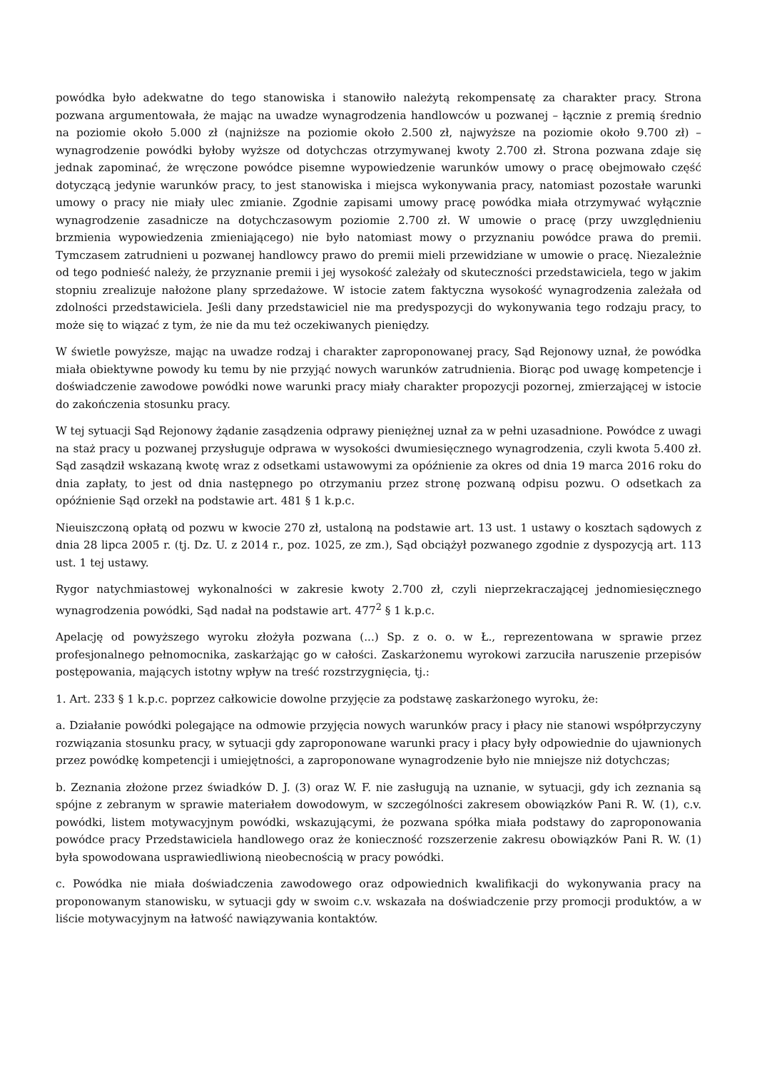powódka było adekwatne do tego stanowiska i stanowiło należytą rekompensatę za charakter pracy. Strona pozwana argumentowała, że mając na uwadze wynagrodzenia handlowców u pozwanej – łącznie z premią średnio na poziomie około 5.000 zł (najniższe na poziomie około 2.500 zł, najwyższe na poziomie około 9.700 zł) – wynagrodzenie powódki byłoby wyższe od dotychczas otrzymywanej kwoty 2.700 zł. Strona pozwana zdaje się jednak zapominać, że wręczone powódce pisemne wypowiedzenie warunków umowy o pracę obejmowało część dotyczącą jedynie warunków pracy, to jest stanowiska i miejsca wykonywania pracy, natomiast pozostałe warunki umowy o pracy nie miały ulec zmianie. Zgodnie zapisami umowy pracę powódka miała otrzymywać wyłącznie wynagrodzenie zasadnicze na dotychczasowym poziomie 2.700 zł. W umowie o pracę (przy uwzględnieniu brzmienia wypowiedzenia zmieniającego) nie było natomiast mowy o przyznaniu powódce prawa do premii. Tymczasem zatrudnieni u pozwanej handlowcy prawo do premii mieli przewidziane w umowie o pracę. Niezależnie od tego podnieść należy, że przyznanie premii i jej wysokość zależały od skuteczności przedstawiciela, tego w jakim stopniu zrealizuje nałożone plany sprzedażowe. W istocie zatem faktyczna wysokość wynagrodzenia zależała od zdolności przedstawiciela. Jeśli dany przedstawiciel nie ma predyspozycji do wykonywania tego rodzaju pracy, to może się to wiązać z tym, że nie da mu też oczekiwanych pieniędzy.
W świetle powyższe, mając na uwadze rodzaj i charakter zaproponowanej pracy, Sąd Rejonowy uznał, że powódka miała obiektywne powody ku temu by nie przyjąć nowych warunków zatrudnienia. Biorąc pod uwagę kompetencje i doświadczenie zawodowe powódki nowe warunki pracy miały charakter propozycji pozornej, zmierzającej w istocie do zakończenia stosunku pracy.
W tej sytuacji Sąd Rejonowy żądanie zasądzenia odprawy pieniężnej uznał za w pełni uzasadnione. Powódce z uwagi na staż pracy u pozwanej przysługuje odprawa w wysokości dwumiesięcznego wynagrodzenia, czyli kwota 5.400 zł. Sąd zasądził wskazaną kwotę wraz z odsetkami ustawowymi za opóźnienie za okres od dnia 19 marca 2016 roku do dnia zapłaty, to jest od dnia następnego po otrzymaniu przez stronę pozwaną odpisu pozwu. O odsetkach za opóźnienie Sąd orzekł na podstawie art. 481 § 1 k.p.c.
Nieuiszczoną opłatą od pozwu w kwocie 270 zł, ustaloną na podstawie art. 13 ust. 1 ustawy o kosztach sądowych z dnia 28 lipca 2005 r. (tj. Dz. U. z 2014 r., poz. 1025, ze zm.), Sąd obciążył pozwanego zgodnie z dyspozycją art. 113 ust. 1 tej ustawy.
Rygor natychmiastowej wykonalności w zakresie kwoty 2.700 zł, czyli nieprzekraczającej jednomiesięcznego wynagrodzenia powódki, Sąd nadał na podstawie art. 477<sup>2</sup> § 1 k.p.c.
Apelację od powyższego wyroku złożyła pozwana (...) Sp. z o. o. w Ł., reprezentowana w sprawie przez profesjonalnego pełnomocnika, zaskarżając go w całości. Zaskarżonemu wyrokowi zarzuciła naruszenie przepisów postępowania, mających istotny wpływ na treść rozstrzygnięcia, tj.:
1. Art. 233 § 1 k.p.c. poprzez całkowicie dowolne przyjęcie za podstawę zaskarżonego wyroku, że:
a. Działanie powódki polegające na odmowie przyjęcia nowych warunków pracy i płacy nie stanowi współprzyczyny rozwiązania stosunku pracy, w sytuacji gdy zaproponowane warunki pracy i płacy były odpowiednie do ujawnionych przez powódkę kompetencji i umiejętności, a zaproponowane wynagrodzenie było nie mniejsze niż dotychczas;
b. Zeznania złożone przez świadków D. J. (3) oraz W. F. nie zasługują na uznanie, w sytuacji, gdy ich zeznania są spójne z zebranym w sprawie materiałem dowodowym, w szczególności zakresem obowiązków Pani R. W. (1), c.v. powódki, listem motywacyjnym powódki, wskazującymi, że pozwana spółka miała podstawy do zaproponowania powódce pracy Przedstawiciela handlowego oraz że konieczność rozszerzenie zakresu obowiązków Pani R. W. (1) była spowodowana usprawiedliwioną nieobecnością w pracy powódki.
c. Powódka nie miała doświadczenia zawodowego oraz odpowiednich kwalifikacji do wykonywania pracy na proponowanym stanowisku, w sytuacji gdy w swoim c.v. wskazała na doświadczenie przy promocji produktów, a w liście motywacyjnym na łatwość nawiązywania kontaktów.